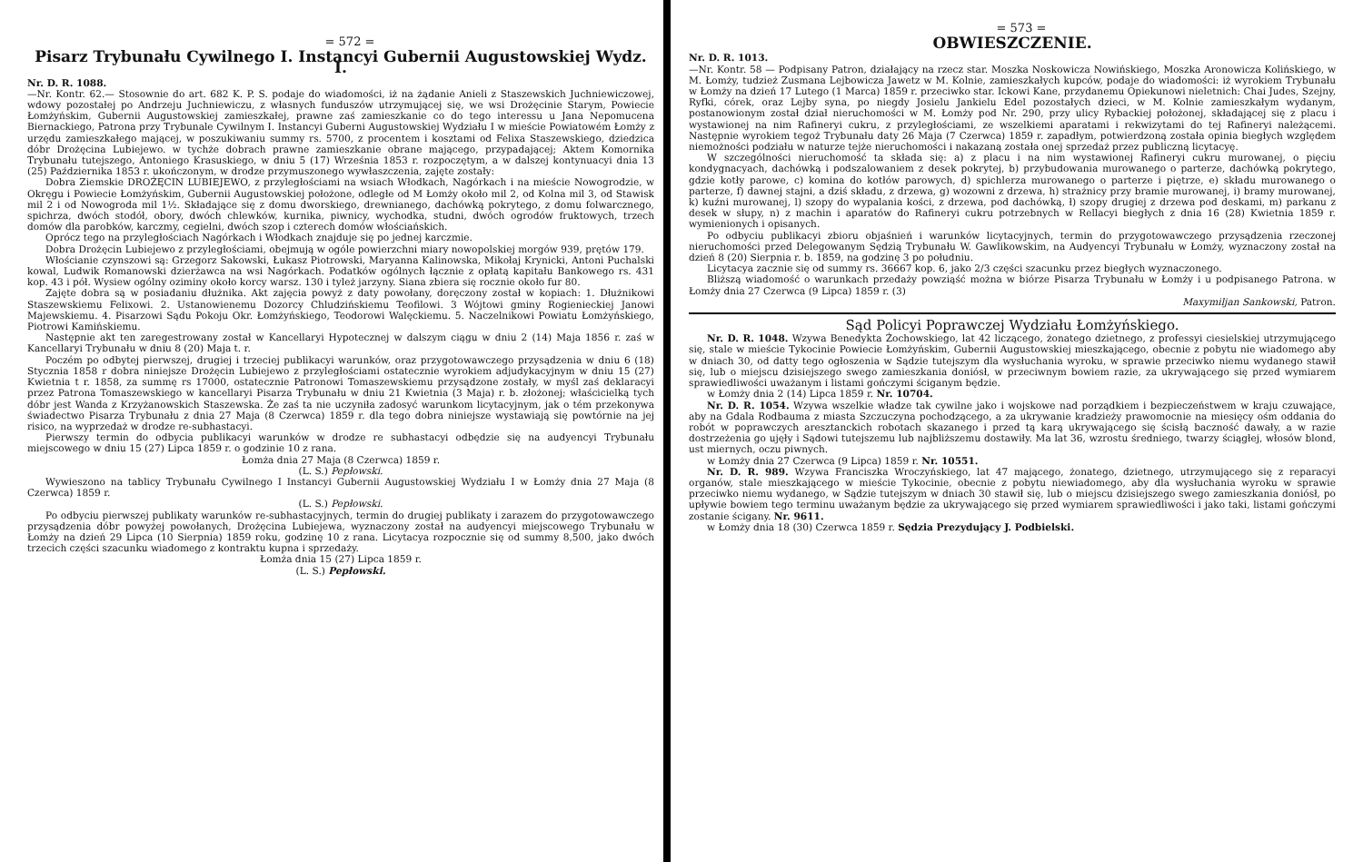= 572 =
Pisarz Trybunału Cywilnego I. Instancyi Gubernii Augustowskiej Wydz. I.
Nr. D. R. 1088.
—Nr. Kontr. 62.— Stosownie do art. 682 K. P. S. podaje do wiadomości, iż na żądanie Anieli z Staszewskich Juchniewiczowej, wdowy pozostałej po Andrzeju Juchniewiczu, z własnych funduszów utrzymującej się, we wsi Drożęcinie Starym, Powiecie Łomżyńskim, Gubernii Augustowskiej zamieszkałej, prawne zaś zamieszkanie co do tego interessu u Jana Nepomucena Biernackiego, Patrona przy Trybunale Cywilnym I. Instancyi Guberni Augustowskiej Wydziału I w mieście Powiatowém Łomży z urzędu zamieszkałego mającej, w poszukiwaniu summy rs. 5700, z procentem i kosztami od Felixa Staszewskiego, dziedzica dóbr Drożęcina Lubiejewo. w tychże dobrach prawne zamieszkanie obrane mającego, przypadającej; Aktem Komornika Trybunału tutejszego, Antoniego Krasuskiego, w dniu 5 (17) Września 1853 r. rozpoczętym, a w dalszej kontynuacyi dnia 13 (25) Października 1853 r. ukończonym, w drodze przymuszonego wywłaszczenia, zajęte zostały:
Dobra Ziemskie DROŻĘCIN LUBIEJEWO, z przyległościami na wsiach Włodkach, Nagórkach i na mieście Nowogrodzie, w Okręgu i Powiecie Łomżyńskim, Gubernii Augustowskiej położone, odległe od M Łomży około mil 2, od Kolna mil 3, od Stawisk mil 2 i od Nowogroda mil 1½. Składające się z domu dworskiego, drewnianego, dachówką pokrytego, z domu folwarcznego, spichrza, dwóch stodół, obory, dwóch chlewków, kurnika, piwnicy, wychodka, studni, dwóch ogrodów fruktowych, trzech domów dla parobków, karczmy, cegielni, dwóch szop i czterech domów włościańskich.
Oprócz tego na przyległościach Nagórkach i Włodkach znajduje się po jednej karczmie.
Dobra Drożęcin Lubiejewo z przyległościami, obejmują w ogóle powierzchni miary nowopolskiej morgów 939, prętów 179.
Włościanie czynszowi są: Grzegorz Sakowski, Łukasz Piotrowski, Maryanna Kalinowska, Mikołaj Krynicki, Antoni Puchalski kowal, Ludwik Romanowski dzierżawca na wsi Nagórkach. Podatków ogólnych łącznie z opłatą kapitału Bankowego rs. 431 kop. 43 i pół. Wysiew ogólny oziminy około korcy warsz. 130 i tyleż jarzyny. Siana zbiera się rocznie około fur 80.
Zajęte dobra są w posiadaniu dłużnika. Akt zajęcia powyż z daty powołany, doręczony został w kopiach: 1. Dłużnikowi Staszewskiemu Felixowi. 2. Ustanowienemu Dozorcy Chludzińskiemu Teofilowi. 3 Wójtowi gminy Rogienieckiej Janowi Majewskiemu. 4. Pisarzowi Sądu Pokoju Okr. Łomżyńskiego, Teodorowi Walęckiemu. 5. Naczelnikowi Powiatu Łomżyńskiego, Piotrowi Kamińskiemu.
Następnie akt ten zaregestrowany został w Kancellaryi Hypotecznej w dalszym ciągu w dniu 2 (14) Maja 1856 r. zaś w Kancellaryi Trybunału w dniu 8 (20) Maja t. r.
Poczém po odbytej pierwszej, drugiej i trzeciej publikacyi warunków, oraz przygotowawczego przysądzenia w dniu 6 (18) Stycznia 1858 r dobra niniejsze Drożęcin Lubiejewo z przyległościami ostatecznie wyrokiem adjudykacyjnym w dniu 15 (27) Kwietnia t r. 1858, za summę rs 17000, ostatecznie Patronowi Tomaszewskiemu przysądzone zostały, w myśl zaś deklaracyi przez Patrona Tomaszewskiego w kancellaryi Pisarza Trybunału w dniu 21 Kwietnia (3 Maja) r. b. złożonej; właścicielką tych dóbr jest Wanda z Krzyżanowskich Staszewska. Że zaś ta nie uczyniła zadosyć warunkom licytacyjnym, jak o tém przekonywa świadectwo Pisarza Trybunału z dnia 27 Maja (8 Czerwca) 1859 r. dla tego dobra niniejsze wystawiają się powtórnie na jej risico, na wyprzedaż w drodze re-subhastacyi.
Pierwszy termin do odbycia publikacyi warunków w drodze re subhastacyi odbędzie się na audyencyi Trybunału miejscowego w dniu 15 (27) Lipca 1859 r. o godzinie 10 z rana.
Łomża dnia 27 Maja (8 Czerwca) 1859 r.
(L. S.) Pepłowski.
Wywieszono na tablicy Trybunału Cywilnego I Instancyi Gubernii Augustowskiej Wydziału I w Łomży dnia 27 Maja (8 Czerwca) 1859 r.
(L. S.) Pepłowski.
Po odbyciu pierwszej publikaty warunków re-subhastacyjnych, termin do drugiej publikaty i zarazem do przygotowawczego przysądzenia dóbr powyżej powołanych, Drożęcina Lubiejewa, wyznaczony został na audyencyi miejscowego Trybunału w Łomży na dzień 29 Lipca (10 Sierpnia) 1859 roku, godzinę 10 z rana. Licytacya rozpocznie się od summy 8,500, jako dwóch trzecich części szacunku wiadomego z kontraktu kupna i sprzedaży.
Łomża dnia 15 (27) Lipca 1859 r.
(L. S.) Pepłowski.
= 573 =
OBWIESZCZENIE.
Nr. D. R. 1013.
—Nr. Kontr. 58 — Podpisany Patron, działający na rzecz star. Moszka Noskowicza Nowińskiego, Moszka Aronowicza Kolińskiego, w M. Łomży, tudzież Zusmana Lejbowicza Jawetz w M. Kolnie, zamieszkałych kupców, podaje do wiadomości: iż wyrokiem Trybunału w Łomży na dzień 17 Lutego (1 Marca) 1859 r. przeciwko star. Ickowi Kane, przydanemu Opiekunowi nieletnich: Chai Judes, Szejny, Ryfki, córek, oraz Lejby syna, po niegdy Josielu Jankielu Edel pozostałych dzieci, w M. Kolnie zamieszkałym wydanym, postanowionym został dział nieruchomości w M. Łomży pod Nr. 290, przy ulicy Rybackiej położonej, składającej się z placu i wystawionej na nim Rafineryi cukru, z przyległościami, ze wszelkiemi aparatami i rekwizytami do tej Rafineryi należącemi. Następnie wyrokiem tegoż Trybunału daty 26 Maja (7 Czerwca) 1859 r. zapadłym, potwierdzoną została opinia biegłych względem niemożności podziału w naturze tejże nieruchomości i nakazaną została onej sprzedaż przez publiczną licytacyę.
W szczególności nieruchomość ta składa się: a) z placu i na nim wystawionej Rafineryi cukru murowanej, o pięciu kondygnacyach, dachówką i podszalowaniem z desek pokrytej, b) przybudowania murowanego o parterze, dachówką pokrytego, gdzie kotły parowe, c) komina do kotłów parowych, d) spichlerza murowanego o parterze i piętrze, e) składu murowanego o parterze, f) dawnej stajni, a dziś składu, z drzewa, g) wozowni z drzewa, h) strażnicy przy bramie murowanej, i) bramy murowanej, k) kuźni murowanej, l) szopy do wypalania kości, z drzewa, pod dachówką, ł) szopy drugiej z drzewa pod deskami, m) parkanu z desek w słupy, n) z machin i aparatów do Rafineryi cukru potrzebnych w Rellacyi biegłych z dnia 16 (28) Kwietnia 1859 r. wymienionych i opisanych.
Po odbyciu publikacyi zbioru objaśnień i warunków licytacyjnych, termin do przygotowawczego przysądzenia rzeczonej nieruchomości przed Delegowanym Sędzią Trybunału W. Gawlikowskim, na Audyencyi Trybunału w Łomży, wyznaczony został na dzień 8 (20) Sierpnia r. b. 1859, na godzinę 3 po południu.
Licytacya zacznie się od summy rs. 36667 kop. 6, jako 2/3 części szacunku przez biegłych wyznaczonego.
Bliższą wiadomość o warunkach przedaży powziąść można w biórze Pisarza Trybunału w Łomży i u podpisanego Patrona. w Łomży dnia 27 Czerwca (9 Lipca) 1859 r. (3)
Maxymiljan Sankowski, Patron.
Sąd Policyi Poprawczej Wydziału Łomżyńskiego.
Nr. D. R. 1048. Wzywa Benedykta Żochowskiego, lat 42 liczącego, żonatego dzietnego, z professyi ciesielskiej utrzymującego się, stale w mieście Tykocinie Powiecie Łomżyńskim, Gubernii Augustowskiej mieszkającego, obecnie z pobytu nie wiadomego aby w dniach 30, od datty tego ogłoszenia w Sądzie tutejszym dla wysłuchania wyroku, w sprawie przeciwko niemu wydanego stawił się, lub o miejscu dzisiejszego swego zamieszkania doniósł, w przeciwnym bowiem razie, za ukrywającego się przed wymiarem sprawiedliwości uważanym i listami gończymi ściganym będzie.
w Łomży dnia 2 (14) Lipca 1859 r. Nr. 10704.
Nr. D. R. 1054. Wzywa wszelkie władze tak cywilne jako i wojskowe nad porządkiem i bezpieczeństwem w kraju czuwające, aby na Gdala Rodbauma z miasta Szczuczyna pochodzącego, a za ukrywanie kradzieży prawomocnie na miesięcy ośm oddania do robót w poprawczych aresztanckich robotach skazanego i przed tą karą ukrywającego się ścisłą baczność dawały, a w razie dostrzeżenia go ujęły i Sądowi tutejszemu lub najbliższemu dostawiły. Ma lat 36, wzrostu średniego, twarzy ściągłej, włosów blond, ust miernych, oczu piwnych.
w Łomży dnia 27 Czerwca (9 Lipca) 1859 r. Nr. 10551.
Nr. D. R. 989. Wzywa Franciszka Wroczyńskiego, lat 47 mającego, żonatego, dzietnego, utrzymującego się z reparacyi organów, stale mieszkającego w mieście Tykocinie, obecnie z pobytu niewiadomego, aby dla wysłuchania wyroku w sprawie przeciwko niemu wydanego, w Sądzie tutejszym w dniach 30 stawił się, lub o miejscu dzisiejszego swego zamieszkania doniósł, po upływie bowiem tego terminu uważanym będzie za ukrywającego się przed wymiarem sprawiedliwości i jako taki, listami gończymi zostanie ścigany. Nr. 9611.
w Łomży dnia 18 (30) Czerwca 1859 r. Sędzia Prezydujący J. Podbielski.